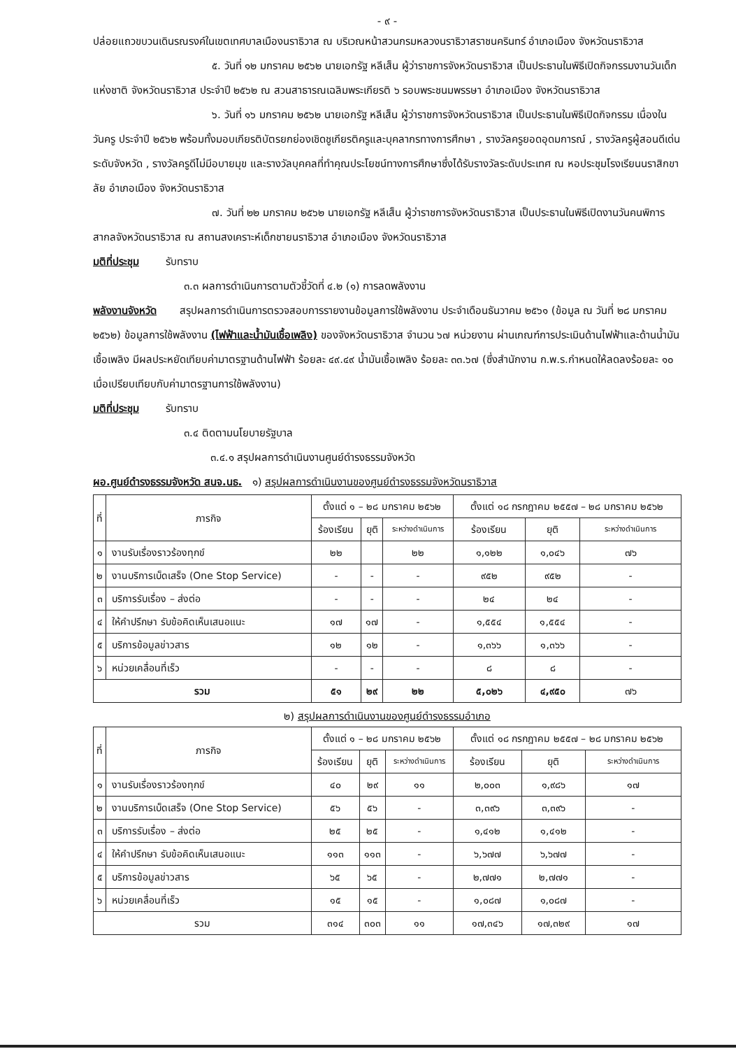- ๙ -
ปล่อยแถวขบวนเดินรณรงค์ในเขตเทศบาลเมืองนราธิวาส ณ บริเวณหน้าสวนกรมหลวงนราธิวาสราชนครินทร์ อำเภอเมือง จังหวัดนราธิวาส
๕. วันที่ ๑๒ มกราคม ๒๕๖๒ นายเอกรัฐ หลีเส็น ผู้ว่าราชการจังหวัดนราธิวาส เป็นประธานในพิธีเปิดกิจกรรมงานวันเด็กแห่งชาติ จังหวัดนราธิวาส ประจำปี ๒๕๖๒ ณ สวนสาธารณเฉลิมพระเกียรติ ๖ รอบพระชนมพรรษา อำเภอเมือง จังหวัดนราธิวาส
๖. วันที่ ๑๖ มกราคม ๒๕๖๒ นายเอกรัฐ หลีเส็น ผู้ว่าราชการจังหวัดนราธิวาส เป็นประธานในพิธีเปิดกิจกรรม เนื่องในวันครู ประจำปี ๒๕๖๒ พร้อมทั้งมอบเกียรติบัตรยกย่องเชิดชูเกียรติครูและบุคลากรทางการศึกษา , รางวัลครูยอดอุดมการณ์ , รางวัลครูผู้สอนดีเด่น ระดับจังหวัด , รางวัลครูดีไม่มีอบายมุข และรางวัลบุคคลที่ทำคุณประโยชน์ทางการศึกษาซึ่งได้รับรางวัลระดับประเทศ ณ หอประชุมโรงเรียนนราสิกขาลัย อำเภอเมือง จังหวัดนราธิวาส
๗. วันที่ ๒๒ มกราคม ๒๕๖๒ นายเอกรัฐ หลีเส็น ผู้ว่าราชการจังหวัดนราธิวาส เป็นประธานในพิธีเปิดงานวันคนพิการสากลจังหวัดนราธิวาส ณ สถานสงเคราะห์เด็กชายนราธิวาส อำเภอเมือง จังหวัดนราธิวาส
มติที่ประชุม รับทราบ
๓.๓ ผลการดำเนินการตามตัวชี้วัดที่ ๔.๒ (๑) การลดพลังงาน
พลังงานจังหวัด สรุปผลการดำเนินการตรวจสอบการรายงานข้อมูลการใช้พลังงาน ประจำเดือนธันวาคม ๒๕๖๑ (ข้อมูล ณ วันที่ ๒๘ มกราคม ๒๕๖๒) ข้อมูลการใช้พลังงาน (ไฟฟ้าและน้ำมันเชื้อเพลิง) ของจังหวัดนราธิวาส จำนวน ๖๗ หน่วยงาน ผ่านเกณฑ์การประเมินด้านไฟฟ้าและด้านน้ำมันเชื้อเพลิง มีผลประหยัดเทียบค่ามาตรฐานด้านไฟฟ้า ร้อยละ ๔๙.๔๙ น้ำมันเชื้อเพลิง ร้อยละ ๓๓.๖๗ (ซึ่งสำนักงาน ก.พ.ร.กำหนดให้ลดลงร้อยละ ๑๐ เมื่อเปรียบเทียบกับค่ามาตรฐานการใช้พลังงาน)
มติที่ประชุม รับทราบ
๓.๔ ติดตามนโยบายรัฐบาล
๓.๔.๑ สรุปผลการดำเนินงานศูนย์ดำรงธรรมจังหวัด
ผอ.ศูนย์ดำรงธรรมจังหวัด สนจ.นธ. ๑) สรุปผลการดำเนินงานของศูนย์ดำรงธรรมจังหวัดนราธิวาส
| ที่ | ภารกิจ | ตั้งแต่ ๑ – ๒๘ มกราคม ๒๕๖๒ | | | ตั้งแต่ ๑๘ กรกฎาคม ๒๕๕๗ – ๒๘ มกราคม ๒๕๖๒ | | |
| --- | --- | --- | --- | --- | --- | --- | --- |
| | | ร้องเรียน | ยุติ | ระหว่างดำเนินการ | ร้องเรียน | ยุติ | ระหว่างดำเนินการ |
| ๑ | งานรับเรื่องราวร้องทุกข์ | ๒๒ | | ๒๒ | ๑,๑๒๒ | ๑,๐๔๖ | ๗๖ |
| ๒ | งานบริการเบ็ดเสร็จ (One Stop Service) | - | - | - | ๙๕๒ | ๙๕๒ | - |
| ๓ | บริการรับเรื่อง – ส่งต่อ | - | - | - | ๒๔ | ๒๔ | - |
| ๔ | ให้คำปรึกษา รับข้อคิดเห็นเสนอแนะ | ๑๗ | ๑๗ | - | ๑,๕๕๔ | ๑,๕๕๔ | - |
| ๕ | บริการข้อมูลข่าวสาร | ๑๒ | ๑๒ | - | ๑,๓๖๖ | ๑,๓๖๖ | - |
| ๖ | หน่วยเคลื่อนที่เร็ว | - | - | - | ๘ | ๘ | - |
| รวม | | ๕๑ | ๒๙ | ๒๒ | ๕,๐๒๖ | ๔,๙๕๐ | ๗๖ |
๒) สรุปผลการดำเนินงานของศูนย์ดำรงธรรมอำเภอ
| ที่ | ภารกิจ | ตั้งแต่ ๑ – ๒๘ มกราคม ๒๕๖๒ | | | ตั้งแต่ ๑๘ กรกฎาคม ๒๕๕๗ – ๒๘ มกราคม ๒๕๖๒ | | |
| --- | --- | --- | --- | --- | --- | --- | --- |
| | | ร้องเรียน | ยุติ | ระหว่างดำเนินการ | ร้องเรียน | ยุติ | ระหว่างดำเนินการ |
| ๑ | งานรับเรื่องราวร้องทุกข์ | ๔๐ | ๒๙ | ๑๑ | ๒,๐๐๓ | ๑,๙๘๖ | ๑๗ |
| ๒ | งานบริการเบ็ดเสร็จ (One Stop Service) | ๕๖ | ๕๖ | - | ๓,๓๙๖ | ๓,๓๙๖ | - |
| ๓ | บริการรับเรื่อง – ส่งต่อ | ๒๕ | ๒๕ | - | ๑,๔๑๒ | ๑,๔๑๒ | - |
| ๔ | ให้คำปรึกษา รับข้อคิดเห็นเสนอแนะ | ๑๑๓ | ๑๑๓ | - | ๖,๖๗๗ | ๖,๖๗๗ | - |
| ๕ | บริการข้อมูลข่าวสาร | ๖๕ | ๖๕ | - | ๒,๗๗๑ | ๒,๗๗๑ | - |
| ๖ | หน่วยเคลื่อนที่เร็ว | ๑๕ | ๑๕ | - | ๑,๐๘๗ | ๑,๐๘๗ | - |
| รวม | | ๓๑๔ | ๓๐๓ | ๑๑ | ๑๗,๓๔๖ | ๑๗,๓๒๙ | ๑๗ |